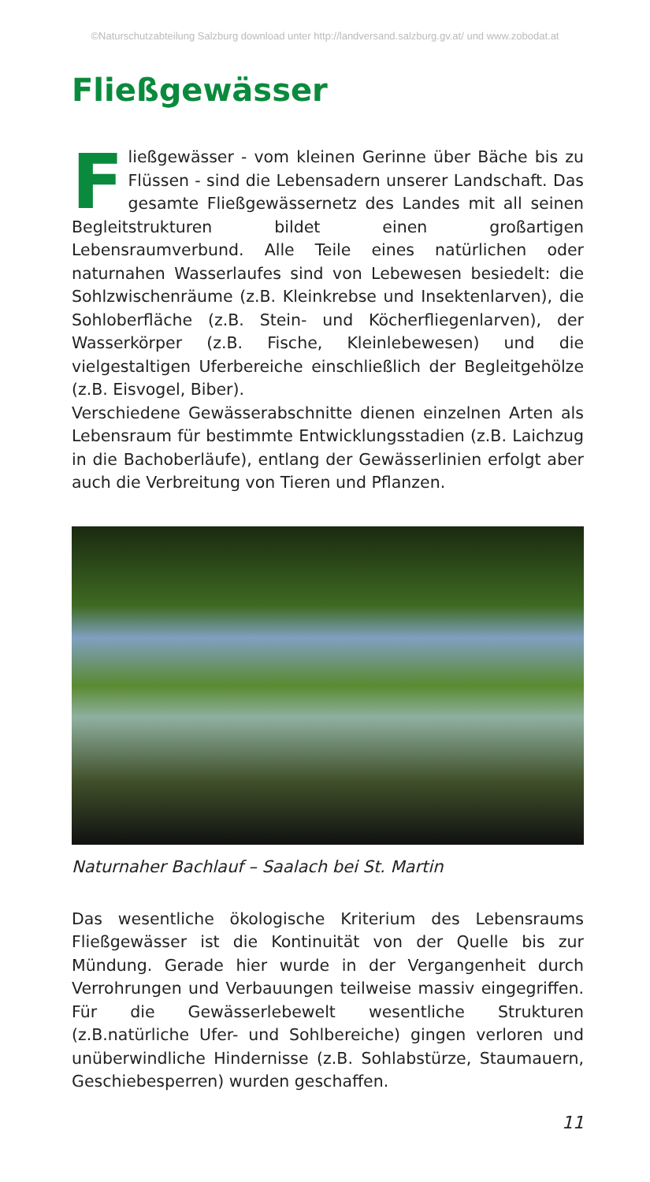©Naturschutzabteilung Salzburg download unter http://landversand.salzburg.gv.at/ und www.zobodat.at
Fließgewässer
Fließgewässer - vom kleinen Gerinne über Bäche bis zu Flüssen - sind die Lebensadern unserer Landschaft. Das gesamte Fließgewässernetz des Landes mit all seinen Begleitstrukturen bildet einen großartigen Lebensraumverbund. Alle Teile eines natürlichen oder naturnahen Wasserlaufes sind von Lebewesen besiedelt: die Sohlzwischenräume (z.B. Kleinkrebse und Insektenlarven), die Sohloberfläche (z.B. Stein- und Köcherfliegenlarven), der Wasserkörper (z.B. Fische, Kleinlebewesen) und die vielgestaltigen Uferbereiche einschließlich der Begleitgehölze (z.B. Eisvogel, Biber).
Verschiedene Gewässerabschnitte dienen einzelnen Arten als Lebensraum für bestimmte Entwicklungsstadien (z.B. Laichzug in die Bachoberläufe), entlang der Gewässerlinien erfolgt aber auch die Verbreitung von Tieren und Pflanzen.
Naturnaher Bachlauf – Saalach bei St. Martin
Das wesentliche ökologische Kriterium des Lebensraums Fließgewässer ist die Kontinuität von der Quelle bis zur Mündung. Gerade hier wurde in der Vergangenheit durch Verrohrungen und Verbauungen teilweise massiv eingegriffen. Für die Gewässerlebewelt wesentliche Strukturen (z.B.natürliche Ufer- und Sohlbereiche) gingen verloren und unüberwindliche Hindernisse (z.B. Sohlabstürze, Staumauern, Geschiebesperren) wurden geschaffen.
11